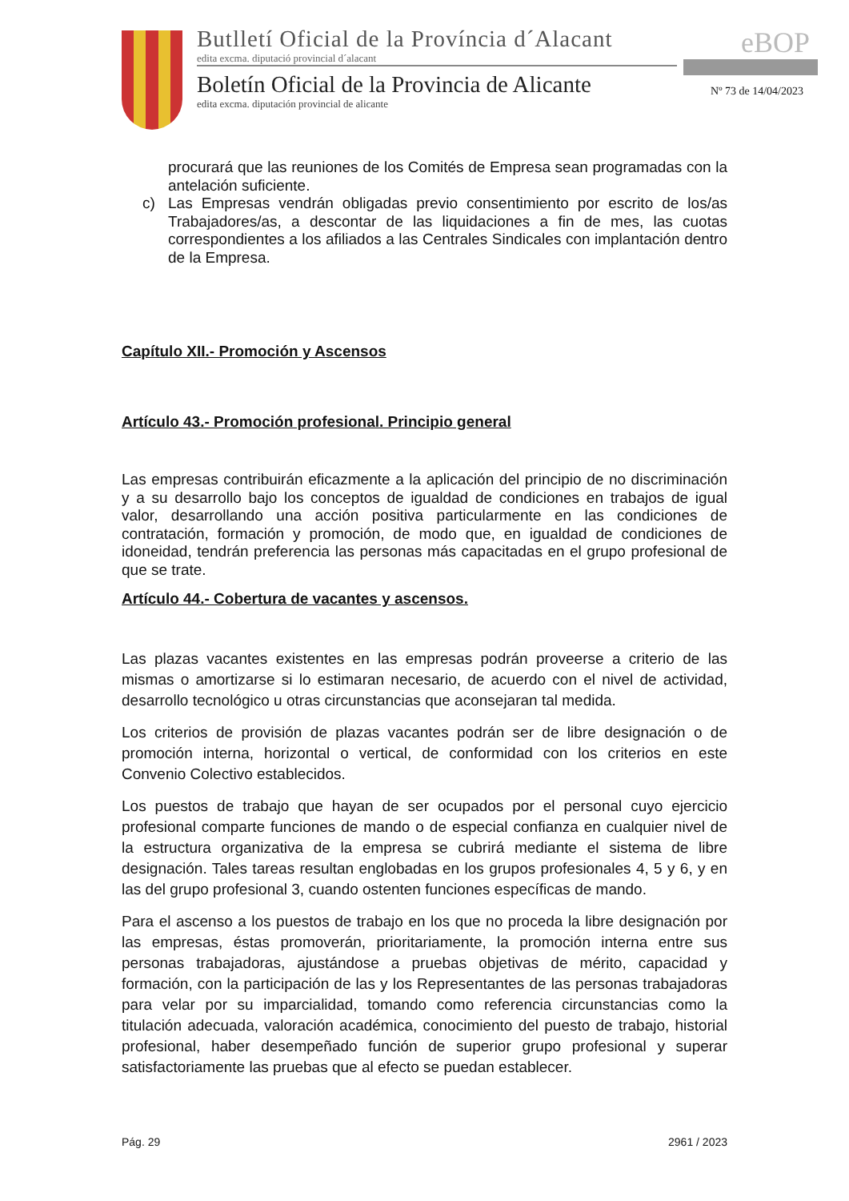Butlletí Oficial de la Província d´Alacant
edita excma. diputació provincial d´alacant
Boletín Oficial de la Provincia de Alicante
edita excma. diputación provincial de alicante
eBOP
Nº 73 de 14/04/2023
procurará que las reuniones de los Comités de Empresa sean programadas con la antelación suficiente.
c) Las Empresas vendrán obligadas previo consentimiento por escrito de los/as Trabajadores/as, a descontar de las liquidaciones a fin de mes, las cuotas correspondientes a los afiliados a las Centrales Sindicales con implantación dentro de la Empresa.
Capítulo XII.- Promoción y Ascensos
Artículo 43.- Promoción profesional. Principio general
Las empresas contribuirán eficazmente a la aplicación del principio de no discriminación y a su desarrollo bajo los conceptos de igualdad de condiciones en trabajos de igual valor, desarrollando una acción positiva particularmente en las condiciones de contratación, formación y promoción, de modo que, en igualdad de condiciones de idoneidad, tendrán preferencia las personas más capacitadas en el grupo profesional de que se trate.
Artículo 44.- Cobertura de vacantes y ascensos.
Las plazas vacantes existentes en las empresas podrán proveerse a criterio de las mismas o amortizarse si lo estimaran necesario, de acuerdo con el nivel de actividad, desarrollo tecnológico u otras circunstancias que aconsejaran tal medida.
Los criterios de provisión de plazas vacantes podrán ser de libre designación o de promoción interna, horizontal o vertical, de conformidad con los criterios en este Convenio Colectivo establecidos.
Los puestos de trabajo que hayan de ser ocupados por el personal cuyo ejercicio profesional comparte funciones de mando o de especial confianza en cualquier nivel de la estructura organizativa de la empresa se cubrirá mediante el sistema de libre designación. Tales tareas resultan englobadas en los grupos profesionales 4, 5 y 6, y en las del grupo profesional 3, cuando ostenten funciones específicas de mando.
Para el ascenso a los puestos de trabajo en los que no proceda la libre designación por las empresas, éstas promoverán, prioritariamente, la promoción interna entre sus personas trabajadoras, ajustándose a pruebas objetivas de mérito, capacidad y formación, con la participación de las y los Representantes de las personas trabajadoras para velar por su imparcialidad, tomando como referencia circunstancias como la titulación adecuada, valoración académica, conocimiento del puesto de trabajo, historial profesional, haber desempeñado función de superior grupo profesional y superar satisfactoriamente las pruebas que al efecto se puedan establecer.
Pág. 29 2961 / 2023